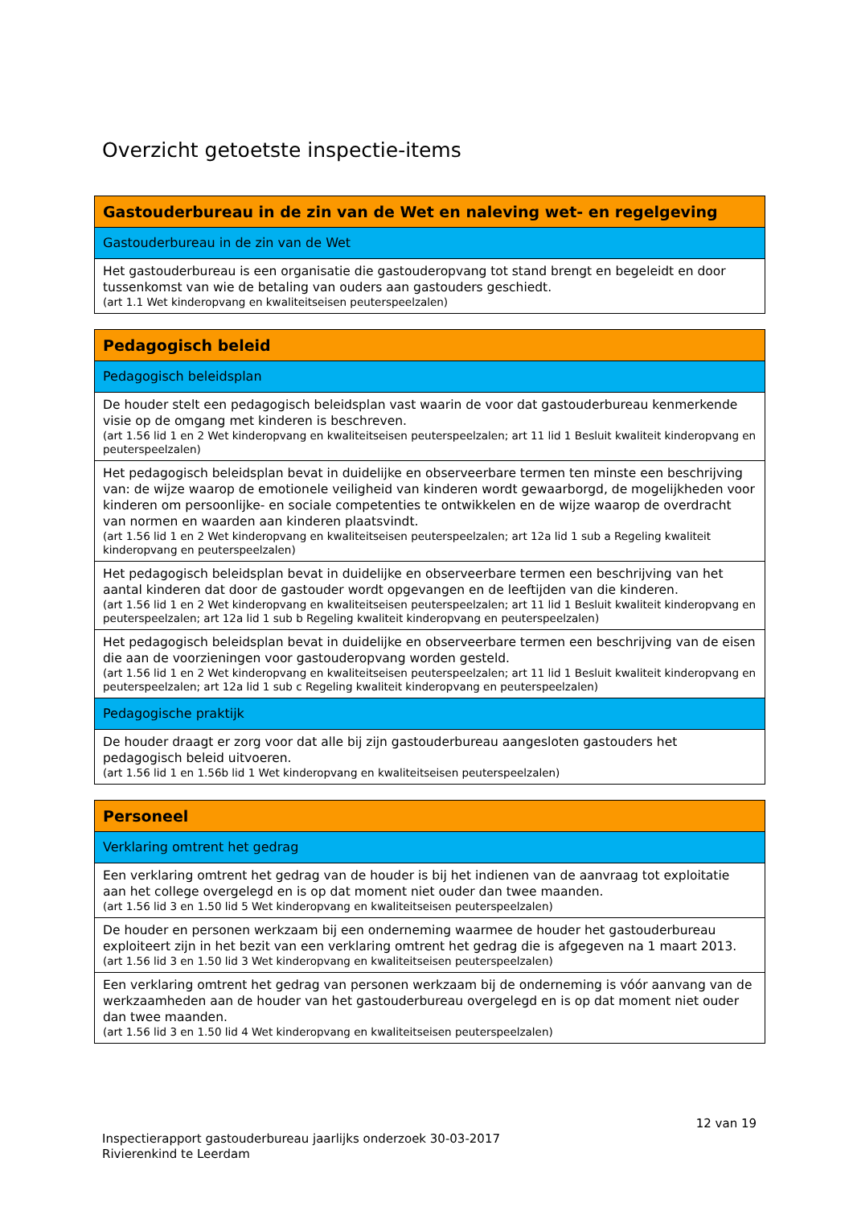Overzicht getoetste inspectie-items
| Gastouderbureau in de zin van de Wet en naleving wet- en regelgeving |
| --- |
| Gastouderbureau in de zin van de Wet |
| Het gastouderbureau is een organisatie die gastouderopvang tot stand brengt en begeleidt en door tussenkomst van wie de betaling van ouders aan gastouders geschiedt. (art 1.1 Wet kinderopvang en kwaliteitseisen peuterspeelzalen) |
| Pedagogisch beleid |
| --- |
| Pedagogisch beleidsplan |
| De houder stelt een pedagogisch beleidsplan vast waarin de voor dat gastouderbureau kenmerkende visie op de omgang met kinderen is beschreven. (art 1.56 lid 1 en 2 Wet kinderopvang en kwaliteitseisen peuterspeelzalen; art 11 lid 1 Besluit kwaliteit kinderopvang en peuterspeelzalen) |
| Het pedagogisch beleidsplan bevat in duidelijke en observeerbare termen ten minste een beschrijving van: de wijze waarop de emotionele veiligheid van kinderen wordt gewaarborgd, de mogelijkheden voor kinderen om persoonlijke- en sociale competenties te ontwikkelen en de wijze waarop de overdracht van normen en waarden aan kinderen plaatsvindt. (art 1.56 lid 1 en 2 Wet kinderopvang en kwaliteitseisen peuterspeelzalen; art 12a lid 1 sub a Regeling kwaliteit kinderopvang en peuterspeelzalen) |
| Het pedagogisch beleidsplan bevat in duidelijke en observeerbare termen een beschrijving van het aantal kinderen dat door de gastouder wordt opgevangen en de leeftijden van die kinderen. (art 1.56 lid 1 en 2 Wet kinderopvang en kwaliteitseisen peuterspeelzalen; art 11 lid 1 Besluit kwaliteit kinderopvang en peuterspeelzalen; art 12a lid 1 sub b Regeling kwaliteit kinderopvang en peuterspeelzalen) |
| Het pedagogisch beleidsplan bevat in duidelijke en observeerbare termen een beschrijving van de eisen die aan de voorzieningen voor gastouderopvang worden gesteld. (art 1.56 lid 1 en 2 Wet kinderopvang en kwaliteitseisen peuterspeelzalen; art 11 lid 1 Besluit kwaliteit kinderopvang en peuterspeelzalen; art 12a lid 1 sub c Regeling kwaliteit kinderopvang en peuterspeelzalen) |
| Pedagogische praktijk |
| De houder draagt er zorg voor dat alle bij zijn gastouderbureau aangesloten gastouders het pedagogisch beleid uitvoeren. (art 1.56 lid 1 en 1.56b lid 1 Wet kinderopvang en kwaliteitseisen peuterspeelzalen) |
| Personeel |
| --- |
| Verklaring omtrent het gedrag |
| Een verklaring omtrent het gedrag van de houder is bij het indienen van de aanvraag tot exploitatie aan het college overgelegd en is op dat moment niet ouder dan twee maanden. (art 1.56 lid 3 en 1.50 lid 5 Wet kinderopvang en kwaliteitseisen peuterspeelzalen) |
| De houder en personen werkzaam bij een onderneming waarmee de houder het gastouderbureau exploiteert zijn in het bezit van een verklaring omtrent het gedrag die is afgegeven na 1 maart 2013. (art 1.56 lid 3 en 1.50 lid 3 Wet kinderopvang en kwaliteitseisen peuterspeelzalen) |
| Een verklaring omtrent het gedrag van personen werkzaam bij de onderneming is vóór aanvang van de werkzaamheden aan de houder van het gastouderbureau overgelegd en is op dat moment niet ouder dan twee maanden. (art 1.56 lid 3 en 1.50 lid 4 Wet kinderopvang en kwaliteitseisen peuterspeelzalen) |
12 van 19
Inspectierapport gastouderbureau jaarlijks onderzoek 30-03-2017
Rivierenkind te Leerdam